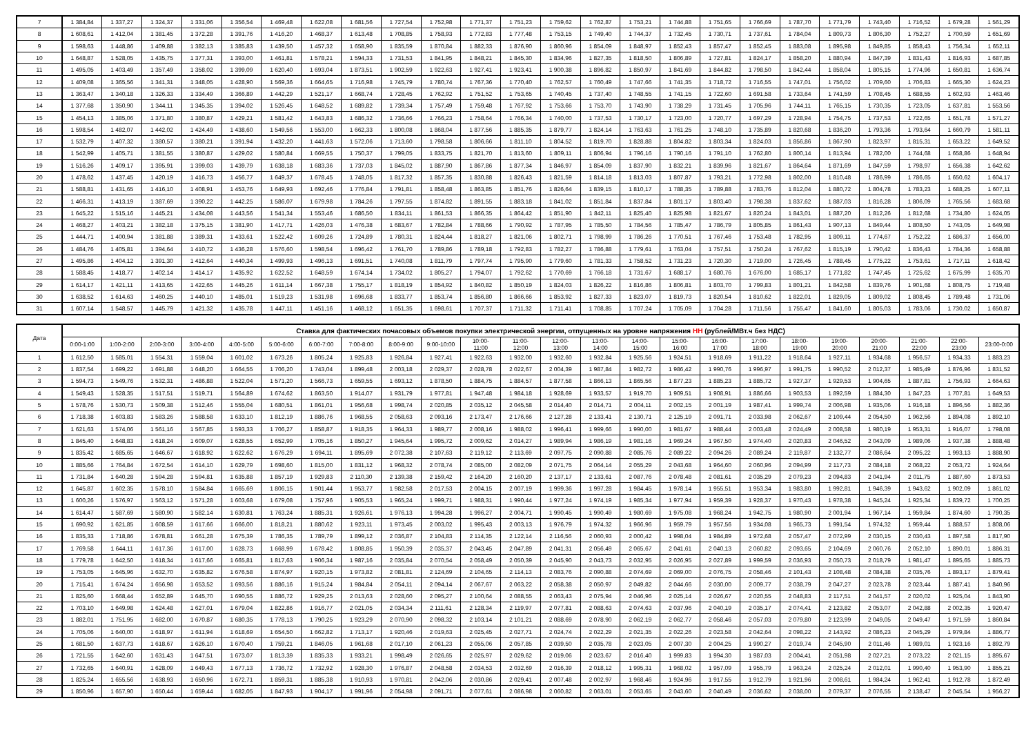| 7 | 1 384,84 | 1 337,27 | 1 324,37 | 1 331,06 | 1 356,54 | 1 469,48 | 1 622,08 | 1 681,56 | 1 727,54 | 1 752,98 | 1 771,37 | 1 751,23 | 1 759,62 | 1 762,87 | 1 753,21 | 1 744,88 | 1 751,65 | 1 766,69 | 1 787,70 | 1 771,79 | 1 743,40 | 1 716,52 | 1 679,28 | 1 561,29 |
| 8 | 1 608,61 | 1 412,04 | 1 381,45 | 1 372,28 | 1 391,76 | 1 416,20 | 1 468,37 | 1 613,48 | 1 708,85 | 1 758,93 | 1 772,83 | 1 777,48 | 1 753,15 | 1 749,40 | 1 744,37 | 1 732,45 | 1 730,71 | 1 737,61 | 1 784,04 | 1 809,73 | 1 806,30 | 1 752,27 | 1 700,59 | 1 651,69 |
| 9 | 1 598,63 | 1 448,86 | 1 409,88 | 1 382,13 | 1 385,83 | 1 439,50 | 1 457,32 | 1 658,90 | 1 835,59 | 1 870,84 | 1 882,33 | 1 876,90 | 1 860,96 | 1 854,09 | 1 848,97 | 1 852,43 | 1 857,47 | 1 852,45 | 1 883,08 | 1 895,98 | 1 849,85 | 1 858,43 | 1 756,34 | 1 652,11 |
| 10 | 1 648,87 | 1 528,05 | 1 435,75 | 1 377,31 | 1 393,00 | 1 461,81 | 1 578,21 | 1 594,33 | 1 731,53 | 1 841,95 | 1 848,21 | 1 845,30 | 1 834,96 | 1 827,35 | 1 818,50 | 1 806,89 | 1 727,81 | 1 824,17 | 1 858,20 | 1 880,94 | 1 847,39 | 1 831,43 | 1 816,93 | 1 687,85 |
| 11 | 1 495,05 | 1 403,49 | 1 357,49 | 1 358,02 | 1 399,09 | 1 620,40 | 1 693,04 | 1 873,51 | 1 902,59 | 1 922,63 | 1 927,41 | 1 923,41 | 1 900,38 | 1 896,82 | 1 850,97 | 1 841,69 | 1 844,82 | 1 798,50 | 1 842,44 | 1 858,04 | 1 805,15 | 1 774,96 | 1 650,81 | 1 636,74 |
| 12 | 1 409,08 | 1 365,56 | 1 341,31 | 1 348,05 | 1 428,90 | 1 569,36 | 1 664,65 | 1 716,98 | 1 745,79 | 1 780,74 | 1 767,36 | 1 770,40 | 1 762,57 | 1 760,49 | 1 747,66 | 1 741,35 | 1 718,72 | 1 716,55 | 1 747,01 | 1 756,02 | 1 709,60 | 1 706,83 | 1 665,30 | 1 624,23 |
| 13 | 1 363,47 | 1 340,18 | 1 326,33 | 1 334,49 | 1 366,89 | 1 442,29 | 1 521,17 | 1 668,74 | 1 728,45 | 1 762,92 | 1 751,52 | 1 753,65 | 1 740,45 | 1 737,40 | 1 748,55 | 1 741,15 | 1 722,60 | 1 691,58 | 1 733,64 | 1 741,59 | 1 708,45 | 1 688,55 | 1 602,93 | 1 463,46 |
| 14 | 1 377,68 | 1 350,90 | 1 344,11 | 1 345,35 | 1 394,02 | 1 526,45 | 1 648,52 | 1 689,82 | 1 739,34 | 1 757,49 | 1 759,48 | 1 767,92 | 1 753,66 | 1 753,70 | 1 743,90 | 1 738,29 | 1 731,45 | 1 705,96 | 1 744,11 | 1 765,15 | 1 730,35 | 1 723,05 | 1 637,81 | 1 553,56 |
| 15 | 1 454,13 | 1 385,06 | 1 371,80 | 1 380,87 | 1 429,21 | 1 581,42 | 1 643,83 | 1 686,32 | 1 736,66 | 1 766,23 | 1 758,64 | 1 766,34 | 1 740,00 | 1 737,53 | 1 730,17 | 1 723,00 | 1 720,77 | 1 697,29 | 1 728,94 | 1 754,75 | 1 737,53 | 1 722,65 | 1 651,78 | 1 571,27 |
| 16 | 1 598,54 | 1 482,07 | 1 442,02 | 1 424,49 | 1 438,60 | 1 549,56 | 1 553,00 | 1 662,33 | 1 800,08 | 1 868,04 | 1 877,56 | 1 885,35 | 1 879,77 | 1 824,14 | 1 763,63 | 1 761,25 | 1 748,10 | 1 735,89 | 1 820,68 | 1 836,20 | 1 793,36 | 1 793,64 | 1 660,79 | 1 581,11 |
| 17 | 1 532,79 | 1 407,32 | 1 380,57 | 1 380,21 | 1 391,94 | 1 432,20 | 1 441,63 | 1 572,06 | 1 713,60 | 1 798,58 | 1 806,66 | 1 811,10 | 1 804,52 | 1 819,70 | 1 828,88 | 1 804,82 | 1 803,34 | 1 824,03 | 1 856,86 | 1 867,90 | 1 823,97 | 1 815,31 | 1 653,22 | 1 649,52 |
| 18 | 1 542,99 | 1 405,71 | 1 381,55 | 1 380,87 | 1 429,02 | 1 580,84 | 1 669,55 | 1 750,37 | 1 799,05 | 1 833,75 | 1 821,70 | 1 813,60 | 1 809,11 | 1 806,94 | 1 796,16 | 1 790,16 | 1 791,10 | 1 762,80 | 1 800,14 | 1 813,94 | 1 782,00 | 1 744,68 | 1 658,86 | 1 648,94 |
| 19 | 1 516,26 | 1 409,17 | 1 395,91 | 1 399,03 | 1 439,79 | 1 638,18 | 1 683,36 | 1 737,03 | 1 845,02 | 1 887,90 | 1 867,86 | 1 877,34 | 1 846,97 | 1 854,09 | 1 837,90 | 1 832,21 | 1 839,96 | 1 821,67 | 1 864,64 | 1 871,69 | 1 847,59 | 1 798,97 | 1 656,38 | 1 642,62 |
| 20 | 1 478,62 | 1 437,45 | 1 420,19 | 1 416,73 | 1 456,77 | 1 649,37 | 1 678,45 | 1 748,05 | 1 817,32 | 1 857,35 | 1 830,88 | 1 826,43 | 1 821,59 | 1 814,18 | 1 813,03 | 1 807,87 | 1 793,21 | 1 772,98 | 1 802,00 | 1 810,48 | 1 786,99 | 1 786,65 | 1 650,62 | 1 604,17 |
| 21 | 1 588,81 | 1 431,65 | 1 416,10 | 1 408,91 | 1 453,76 | 1 649,93 | 1 692,46 | 1 776,84 | 1 791,81 | 1 858,48 | 1 863,85 | 1 851,76 | 1 826,64 | 1 839,15 | 1 810,17 | 1 788,35 | 1 789,88 | 1 783,76 | 1 812,04 | 1 880,72 | 1 804,78 | 1 783,23 | 1 688,25 | 1 607,11 |
| 22 | 1 466,31 | 1 413,19 | 1 387,69 | 1 390,22 | 1 442,25 | 1 586,07 | 1 679,98 | 1 784,26 | 1 797,55 | 1 874,82 | 1 891,55 | 1 883,18 | 1 841,02 | 1 851,84 | 1 837,84 | 1 801,17 | 1 803,40 | 1 798,38 | 1 837,62 | 1 887,03 | 1 816,28 | 1 806,09 | 1 765,56 | 1 683,68 |
| 23 | 1 645,22 | 1 515,16 | 1 445,21 | 1 434,08 | 1 443,56 | 1 541,34 | 1 553,46 | 1 686,50 | 1 834,11 | 1 861,53 | 1 866,35 | 1 864,42 | 1 851,90 | 1 842,11 | 1 825,40 | 1 825,98 | 1 821,67 | 1 820,24 | 1 843,01 | 1 887,20 | 1 812,26 | 1 812,68 | 1 734,80 | 1 624,05 |
| 24 | 1 468,27 | 1 403,21 | 1 382,18 | 1 375,15 | 1 381,90 | 1 417,71 | 1 426,03 | 1 476,38 | 1 683,67 | 1 782,84 | 1 788,66 | 1 790,92 | 1 787,95 | 1 785,50 | 1 784,56 | 1 785,47 | 1 786,79 | 1 805,85 | 1 861,43 | 1 907,13 | 1 849,44 | 1 808,50 | 1 743,05 | 1 649,98 |
| 25 | 1 444,71 | 1 400,94 | 1 381,88 | 1 389,31 | 1 433,61 | 1 522,42 | 1 609,26 | 1 724,89 | 1 780,31 | 1 824,44 | 1 818,27 | 1 821,06 | 1 802,71 | 1 798,99 | 1 786,26 | 1 770,51 | 1 767,46 | 1 753,48 | 1 782,95 | 1 809,11 | 1 774,67 | 1 752,22 | 1 686,37 | 1 656,00 |
| 26 | 1 484,76 | 1 405,81 | 1 394,64 | 1 410,72 | 1 436,28 | 1 576,60 | 1 598,54 | 1 696,42 | 1 761,70 | 1 789,86 | 1 789,18 | 1 792,83 | 1 782,27 | 1 786,88 | 1 779,61 | 1 763,04 | 1 757,51 | 1 750,24 | 1 767,62 | 1 815,19 | 1 790,42 | 1 836,43 | 1 784,36 | 1 658,88 |
| 27 | 1 495,86 | 1 404,12 | 1 391,30 | 1 412,64 | 1 440,34 | 1 499,93 | 1 496,13 | 1 691,51 | 1 740,08 | 1 811,79 | 1 797,74 | 1 795,90 | 1 779,60 | 1 781,33 | 1 758,52 | 1 731,23 | 1 720,30 | 1 719,00 | 1 726,45 | 1 788,45 | 1 775,22 | 1 753,61 | 1 717,11 | 1 618,42 |
| 28 | 1 588,45 | 1 418,77 | 1 402,14 | 1 414,17 | 1 435,92 | 1 622,52 | 1 648,59 | 1 674,14 | 1 734,02 | 1 805,27 | 1 794,07 | 1 792,62 | 1 770,69 | 1 766,18 | 1 731,67 | 1 688,17 | 1 680,76 | 1 676,00 | 1 685,17 | 1 771,82 | 1 747,45 | 1 725,62 | 1 675,99 | 1 635,70 |
| 29 | 1 614,17 | 1 421,11 | 1 413,65 | 1 422,65 | 1 445,26 | 1 611,14 | 1 667,38 | 1 755,17 | 1 818,19 | 1 854,92 | 1 840,82 | 1 850,19 | 1 824,03 | 1 826,22 | 1 816,86 | 1 806,81 | 1 803,70 | 1 799,83 | 1 801,21 | 1 842,58 | 1 839,76 | 1 901,68 | 1 808,75 | 1 719,48 |
| 30 | 1 638,52 | 1 614,63 | 1 460,25 | 1 440,10 | 1 485,01 | 1 519,23 | 1 531,98 | 1 696,68 | 1 833,77 | 1 853,74 | 1 856,80 | 1 866,66 | 1 853,92 | 1 827,33 | 1 823,07 | 1 819,73 | 1 820,54 | 1 810,62 | 1 822,01 | 1 829,05 | 1 809,02 | 1 808,45 | 1 789,48 | 1 731,06 |
| 31 | 1 607,14 | 1 548,57 | 1 445,79 | 1 421,32 | 1 435,78 | 1 447,11 | 1 451,16 | 1 468,12 | 1 651,35 | 1 698,61 | 1 707,37 | 1 711,32 | 1 711,41 | 1 708,85 | 1 707,24 | 1 705,09 | 1 704,28 | 1 711,56 | 1 755,47 | 1 841,60 | 1 805,03 | 1 783,06 | 1 730,02 | 1 650,87 |
| Дата | Ставка для фактических почасовых объемов покупки электрической энергии, отпущенных на уровне напряжения НН (рублей/МВт.ч без НДС) | | | | | | | | | | | | | | | | | | | | | | | |
| --- | --- | --- | --- | --- | --- | --- | --- | --- | --- | --- | --- | --- | --- | --- | --- | --- | --- | --- | --- | --- | --- | --- | --- | --- |
| | 0:00-1:00 | 1:00-2:00 | 2:00-3:00 | 3:00-4:00 | 4:00-5:00 | 5:00-6:00 | 6:00-7:00 | 7:00-8:00 | 8:00-9:00 | 9:00-10:00 | 10:00- 11:00 | 11:00- 12:00 | 12:00- 13:00 | 13:00- 14:00 | 14:00- 15:00 | 15:00- 16:00 | 16:00- 17:00 | 17:00- 18:00 | 18:00- 19:00 | 19:00- 20:00 | 20:00- 21:00 | 21:00- 22:00 | 22:00- 23:00 | 23:00-0:00 |
| 1 | 1 612,50 | 1 585,01 | 1 554,31 | 1 559,04 | 1 601,02 | 1 673,26 | 1 805,24 | 1 925,83 | 1 926,84 | 1 927,41 | 1 922,63 | 1 932,00 | 1 932,60 | 1 932,84 | 1 925,56 | 1 924,51 | 1 918,69 | 1 911,22 | 1 918,64 | 1 927,11 | 1 934,68 | 1 956,57 | 1 934,33 | 1 883,23 |
| 2 | 1 837,54 | 1 699,22 | 1 691,88 | 1 648,20 | 1 664,55 | 1 706,20 | 1 743,04 | 1 899,48 | 2 003,18 | 2 029,37 | 2 028,78 | 2 022,67 | 2 004,39 | 1 987,84 | 1 982,72 | 1 986,42 | 1 990,76 | 1 996,97 | 1 991,75 | 1 990,52 | 2 012,37 | 1 985,49 | 1 876,96 | 1 831,52 |
| 3 | 1 594,73 | 1 549,76 | 1 532,31 | 1 486,88 | 1 522,04 | 1 571,20 | 1 566,73 | 1 659,55 | 1 693,12 | 1 878,50 | 1 884,75 | 1 884,57 | 1 877,58 | 1 866,13 | 1 865,56 | 1 877,23 | 1 885,23 | 1 885,72 | 1 927,37 | 1 929,53 | 1 904,65 | 1 887,81 | 1 756,93 | 1 664,63 |
| 4 | 1 549,43 | 1 528,35 | 1 517,51 | 1 519,71 | 1 564,89 | 1 674,62 | 1 863,50 | 1 914,07 | 1 931,79 | 1 977,81 | 1 947,48 | 1 984,18 | 1 928,69 | 1 933,57 | 1 919,70 | 1 909,51 | 1 908,91 | 1 886,66 | 1 903,53 | 1 892,59 | 1 884,30 | 1 847,23 | 1 707,81 | 1 649,53 |
| 5 | 1 578,76 | 1 530,73 | 1 509,38 | 1 512,46 | 1 555,04 | 1 680,51 | 1 861,01 | 1 956,68 | 1 998,74 | 2 020,85 | 2 035,12 | 2 045,58 | 2 014,40 | 2 014,71 | 2 004,11 | 2 002,15 | 2 001,19 | 1 987,41 | 1 999,74 | 2 006,98 | 1 935,06 | 1 916,18 | 1 896,56 | 1 882,36 |
| 6 | 1 718,38 | 1 603,83 | 1 583,26 | 1 588,58 | 1 633,10 | 1 812,19 | 1 886,76 | 1 968,55 | 2 058,63 | 2 093,16 | 2 173,47 | 2 176,66 | 2 127,28 | 2 133,41 | 2 130,71 | 2 125,19 | 2 091,71 | 2 033,98 | 2 062,67 | 2 109,44 | 2 054,50 | 1 962,56 | 1 894,08 | 1 892,10 |
| 7 | 1 621,63 | 1 574,06 | 1 561,16 | 1 567,85 | 1 593,33 | 1 706,27 | 1 858,87 | 1 918,35 | 1 964,33 | 1 989,77 | 2 008,16 | 1 988,02 | 1 996,41 | 1 999,66 | 1 990,00 | 1 981,67 | 1 988,44 | 2 003,48 | 2 024,49 | 2 008,58 | 1 980,19 | 1 953,31 | 1 916,07 | 1 798,08 |
| 8 | 1 845,40 | 1 648,83 | 1 618,24 | 1 609,07 | 1 628,55 | 1 652,99 | 1 705,16 | 1 850,27 | 1 945,64 | 1 995,72 | 2 009,62 | 2 014,27 | 1 989,94 | 1 986,19 | 1 981,16 | 1 969,24 | 1 967,50 | 1 974,40 | 2 020,83 | 2 046,52 | 2 043,09 | 1 989,06 | 1 937,38 | 1 888,48 |
| 9 | 1 835,42 | 1 685,65 | 1 646,67 | 1 618,92 | 1 622,62 | 1 676,29 | 1 694,11 | 1 895,69 | 2 072,38 | 2 107,63 | 2 119,12 | 2 113,69 | 2 097,75 | 2 090,88 | 2 085,76 | 2 089,22 | 2 094,26 | 2 089,24 | 2 119,87 | 2 132,77 | 2 086,64 | 2 095,22 | 1 993,13 | 1 888,90 |
| 10 | 1 885,66 | 1 764,84 | 1 672,54 | 1 614,10 | 1 629,79 | 1 698,60 | 1 815,00 | 1 831,12 | 1 968,32 | 2 078,74 | 2 085,00 | 2 082,09 | 2 071,75 | 2 064,14 | 2 055,29 | 2 043,68 | 1 964,60 | 2 060,96 | 2 094,99 | 2 117,73 | 2 084,18 | 2 068,22 | 2 053,72 | 1 924,64 |
| 11 | 1 731,84 | 1 640,28 | 1 594,28 | 1 594,81 | 1 635,88 | 1 857,19 | 1 929,83 | 2 110,30 | 2 139,38 | 2 159,42 | 2 164,20 | 2 160,20 | 2 137,17 | 2 133,61 | 2 087,76 | 2 078,48 | 2 081,61 | 2 035,29 | 2 079,23 | 2 094,83 | 2 041,94 | 2 011,75 | 1 887,60 | 1 873,53 |
| 12 | 1 645,87 | 1 602,35 | 1 578,10 | 1 584,84 | 1 665,69 | 1 806,15 | 1 901,44 | 1 953,77 | 1 982,58 | 2 017,53 | 2 004,15 | 2 007,19 | 1 999,36 | 1 997,28 | 1 984,45 | 1 978,14 | 1 955,51 | 1 953,34 | 1 983,80 | 1 992,81 | 1 946,39 | 1 943,62 | 1 902,09 | 1 861,02 |
| 13 | 1 600,26 | 1 576,97 | 1 563,12 | 1 571,28 | 1 603,68 | 1 679,08 | 1 757,96 | 1 905,53 | 1 965,24 | 1 999,71 | 1 988,31 | 1 990,44 | 1 977,24 | 1 974,19 | 1 985,34 | 1 977,94 | 1 959,39 | 1 928,37 | 1 970,43 | 1 978,38 | 1 945,24 | 1 925,34 | 1 839,72 | 1 700,25 |
| 14 | 1 614,47 | 1 587,69 | 1 580,90 | 1 582,14 | 1 630,81 | 1 763,24 | 1 885,31 | 1 926,61 | 1 976,13 | 1 994,28 | 1 996,27 | 2 004,71 | 1 990,45 | 1 990,49 | 1 980,69 | 1 975,08 | 1 968,24 | 1 942,75 | 1 980,90 | 2 001,94 | 1 967,14 | 1 959,84 | 1 874,60 | 1 790,35 |
| 15 | 1 690,92 | 1 621,85 | 1 608,59 | 1 617,66 | 1 666,00 | 1 818,21 | 1 880,62 | 1 923,11 | 1 973,45 | 2 003,02 | 1 995,43 | 2 003,13 | 1 976,79 | 1 974,32 | 1 966,96 | 1 959,79 | 1 957,56 | 1 934,08 | 1 965,73 | 1 991,54 | 1 974,32 | 1 959,44 | 1 888,57 | 1 808,06 |
| 16 | 1 835,33 | 1 718,86 | 1 678,81 | 1 661,28 | 1 675,39 | 1 786,35 | 1 789,79 | 1 899,12 | 2 036,87 | 2 104,83 | 2 114,35 | 2 122,14 | 2 116,56 | 2 060,93 | 2 000,42 | 1 998,04 | 1 984,89 | 1 972,68 | 2 057,47 | 2 072,99 | 2 030,15 | 2 030,43 | 1 897,58 | 1 817,90 |
| 17 | 1 769,58 | 1 644,11 | 1 617,36 | 1 617,00 | 1 628,73 | 1 668,99 | 1 678,42 | 1 808,85 | 1 950,39 | 2 035,37 | 2 043,45 | 2 047,89 | 2 041,31 | 2 056,49 | 2 065,67 | 2 041,61 | 2 040,13 | 2 060,82 | 2 093,65 | 2 104,69 | 2 060,76 | 2 052,10 | 1 890,01 | 1 886,31 |
| 18 | 1 779,78 | 1 642,50 | 1 618,34 | 1 617,66 | 1 665,81 | 1 817,63 | 1 906,34 | 1 987,16 | 2 035,84 | 2 070,54 | 2 058,49 | 2 050,39 | 2 045,90 | 2 043,73 | 2 032,95 | 2 026,95 | 2 027,89 | 1 999,59 | 2 036,93 | 2 050,73 | 2 018,79 | 1 981,47 | 1 895,65 | 1 885,73 |
| 19 | 1 753,05 | 1 645,96 | 1 632,70 | 1 635,82 | 1 676,58 | 1 874,97 | 1 920,15 | 1 973,82 | 2 081,81 | 2 124,69 | 2 104,65 | 2 114,13 | 2 083,76 | 2 090,88 | 2 074,69 | 2 069,00 | 2 076,75 | 2 058,46 | 2 101,43 | 2 108,48 | 2 084,38 | 2 035,76 | 1 893,17 | 1 879,41 |
| 20 | 1 715,41 | 1 674,24 | 1 656,98 | 1 653,52 | 1 693,56 | 1 886,16 | 1 915,24 | 1 984,84 | 2 054,11 | 2 094,14 | 2 067,67 | 2 063,22 | 2 058,38 | 2 050,97 | 2 049,82 | 2 044,66 | 2 030,00 | 2 009,77 | 2 038,79 | 2 047,27 | 2 023,78 | 2 023,44 | 1 887,41 | 1 840,96 |
| 21 | 1 825,60 | 1 668,44 | 1 652,89 | 1 645,70 | 1 690,55 | 1 886,72 | 1 929,25 | 2 013,63 | 2 028,60 | 2 095,27 | 2 100,64 | 2 088,55 | 2 063,43 | 2 075,94 | 2 046,96 | 2 025,14 | 2 026,67 | 2 020,55 | 2 048,83 | 2 117,51 | 2 041,57 | 2 020,02 | 1 925,04 | 1 843,90 |
| 22 | 1 703,10 | 1 649,98 | 1 624,48 | 1 627,01 | 1 679,04 | 1 822,86 | 1 916,77 | 2 021,05 | 2 034,34 | 2 111,61 | 2 128,34 | 2 119,97 | 2 077,81 | 2 088,63 | 2 074,63 | 2 037,96 | 2 040,19 | 2 035,17 | 2 074,41 | 2 123,82 | 2 053,07 | 2 042,88 | 2 002,35 | 1 920,47 |
| 23 | 1 882,01 | 1 751,95 | 1 682,00 | 1 670,87 | 1 680,35 | 1 778,13 | 1 790,25 | 1 923,29 | 2 070,90 | 2 098,32 | 2 103,14 | 2 101,21 | 2 088,69 | 2 078,90 | 2 062,19 | 2 062,77 | 2 058,46 | 2 057,03 | 2 079,80 | 2 123,99 | 2 049,05 | 2 049,47 | 1 971,59 | 1 860,84 |
| 24 | 1 705,06 | 1 640,00 | 1 618,97 | 1 611,94 | 1 618,69 | 1 654,50 | 1 662,82 | 1 713,17 | 1 920,46 | 2 019,63 | 2 025,45 | 2 027,71 | 2 024,74 | 2 022,29 | 2 021,35 | 2 022,26 | 2 023,58 | 2 042,64 | 2 098,22 | 2 143,92 | 2 086,23 | 2 045,29 | 1 979,84 | 1 886,77 |
| 25 | 1 681,50 | 1 637,73 | 1 618,67 | 1 626,10 | 1 670,40 | 1 759,21 | 1 846,05 | 1 961,68 | 2 017,10 | 2 061,23 | 2 055,06 | 2 057,85 | 2 039,50 | 2 035,78 | 2 023,05 | 2 007,30 | 2 004,25 | 1 990,27 | 2 019,74 | 2 045,90 | 2 011,46 | 1 989,01 | 1 923,16 | 1 892,79 |
| 26 | 1 721,55 | 1 642,60 | 1 631,43 | 1 647,51 | 1 673,07 | 1 813,39 | 1 835,33 | 1 933,21 | 1 998,49 | 2 026,65 | 2 025,97 | 2 029,62 | 2 019,06 | 2 023,67 | 2 016,40 | 1 999,83 | 1 994,30 | 1 987,03 | 2 004,41 | 2 051,98 | 2 027,21 | 2 073,22 | 2 021,15 | 1 895,67 |
| 27 | 1 732,65 | 1 640,91 | 1 628,09 | 1 649,43 | 1 677,13 | 1 736,72 | 1 732,92 | 1 928,30 | 1 976,87 | 2 048,58 | 2 034,53 | 2 032,69 | 2 016,39 | 2 018,12 | 1 995,31 | 1 968,02 | 1 957,09 | 1 955,79 | 1 963,24 | 2 025,24 | 2 012,01 | 1 990,40 | 1 953,90 | 1 855,21 |
| 28 | 1 825,24 | 1 655,56 | 1 638,93 | 1 650,96 | 1 672,71 | 1 859,31 | 1 885,38 | 1 910,93 | 1 970,81 | 2 042,06 | 2 030,86 | 2 029,41 | 2 007,48 | 2 002,97 | 1 968,46 | 1 924,96 | 1 917,55 | 1 912,79 | 1 921,96 | 2 008,61 | 1 984,24 | 1 962,41 | 1 912,78 | 1 872,49 |
| 29 | 1 850,96 | 1 657,90 | 1 650,44 | 1 659,44 | 1 682,05 | 1 847,93 | 1 904,17 | 1 991,96 | 2 054,98 | 2 091,71 | 2 077,61 | 2 086,98 | 2 060,82 | 2 063,01 | 2 053,65 | 2 043,60 | 2 040,49 | 2 036,62 | 2 038,00 | 2 079,37 | 2 076,55 | 2 138,47 | 2 045,54 | 1 956,27 |